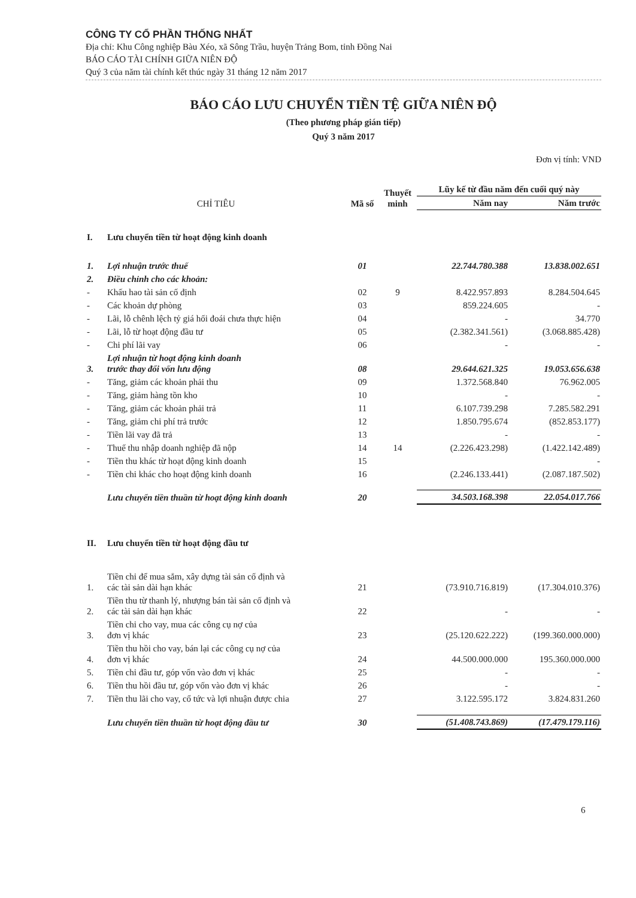CÔNG TY CỔ PHẦN THỐNG NHẤT
Địa chỉ: Khu Công nghiệp Bàu Xéo, xã Sông Trầu, huyện Trảng Bom, tỉnh Đồng Nai
BÁO CÁO TÀI CHÍNH GIỮA NIÊN ĐỘ
Quý 3 của năm tài chính kết thúc ngày 31 tháng 12 năm 2017
BÁO CÁO LƯU CHUYỂN TIỀN TỆ GIỮA NIÊN ĐỘ
(Theo phương pháp gián tiếp)
Quý 3 năm 2017
Đơn vị tính: VND
| CHỈ TIÊU | | Mã số | Thuyết minh | Lũy kế từ đầu năm đến cuối quý này | |
| --- | --- | --- | --- | --- | --- |
| | | | | Năm nay | Năm trước |
| I. | Lưu chuyển tiền từ hoạt động kinh doanh | | | | |
| 1. | Lợi nhuận trước thuế | 01 | | 22.744.780.388 | 13.838.002.651 |
| 2. | Điều chỉnh cho các khoản: | | | | |
| - | Khấu hao tài sản cố định | 02 | 9 | 8.422.957.893 | 8.284.504.645 |
| - | Các khoản dự phòng | 03 | | 859.224.605 | - |
| - | Lãi, lỗ chênh lệch tỷ giá hối đoái chưa thực hiện | 04 | | - | 34.770 |
| - | Lãi, lỗ từ hoạt động đầu tư | 05 | | (2.382.341.561) | (3.068.885.428) |
| - | Chi phí lãi vay | 06 | | - | - |
| 3. | Lợi nhuận từ hoạt động kinh doanh trước thay đổi vốn lưu động | 08 | | 29.644.621.325 | 19.053.656.638 |
| - | Tăng, giảm các khoản phải thu | 09 | | 1.372.568.840 | 76.962.005 |
| - | Tăng, giảm hàng tồn kho | 10 | | - | - |
| - | Tăng, giảm các khoản phải trả | 11 | | 6.107.739.298 | 7.285.582.291 |
| - | Tăng, giảm chi phí trả trước | 12 | | 1.850.795.674 | (852.853.177) |
| - | Tiền lãi vay đã trả | 13 | | - | - |
| - | Thuế thu nhập doanh nghiệp đã nộp | 14 | 14 | (2.226.423.298) | (1.422.142.489) |
| - | Tiền thu khác từ hoạt động kinh doanh | 15 | | | - |
| - | Tiền chi khác cho hoạt động kinh doanh | 16 | | (2.246.133.441) | (2.087.187.502) |
| | Lưu chuyển tiền thuần từ hoạt động kinh doanh | 20 | | 34.503.168.398 | 22.054.017.766 |
| II. | Lưu chuyển tiền từ hoạt động đầu tư | | | | |
| 1. | Tiền chi để mua sắm, xây dựng tài sản cố định và các tài sản dài hạn khác | 21 | | (73.910.716.819) | (17.304.010.376) |
| 2. | Tiền thu từ thanh lý, nhượng bán tài sản cố định và các tài sản dài hạn khác | 22 | | - | - |
| 3. | Tiền chi cho vay, mua các công cụ nợ của đơn vị khác | 23 | | (25.120.622.222) | (199.360.000.000) |
| 4. | Tiền thu hồi cho vay, bán lại các công cụ nợ của đơn vị khác | 24 | | 44.500.000.000 | 195.360.000.000 |
| 5. | Tiền chi đầu tư, góp vốn vào đơn vị khác | 25 | | - | - |
| 6. | Tiền thu hồi đầu tư, góp vốn vào đơn vị khác | 26 | | - | - |
| 7. | Tiền thu lãi cho vay, cổ tức và lợi nhuận được chia | 27 | | 3.122.595.172 | 3.824.831.260 |
| | Lưu chuyển tiền thuần từ hoạt động đầu tư | 30 | | (51.408.743.869) | (17.479.179.116) |
6